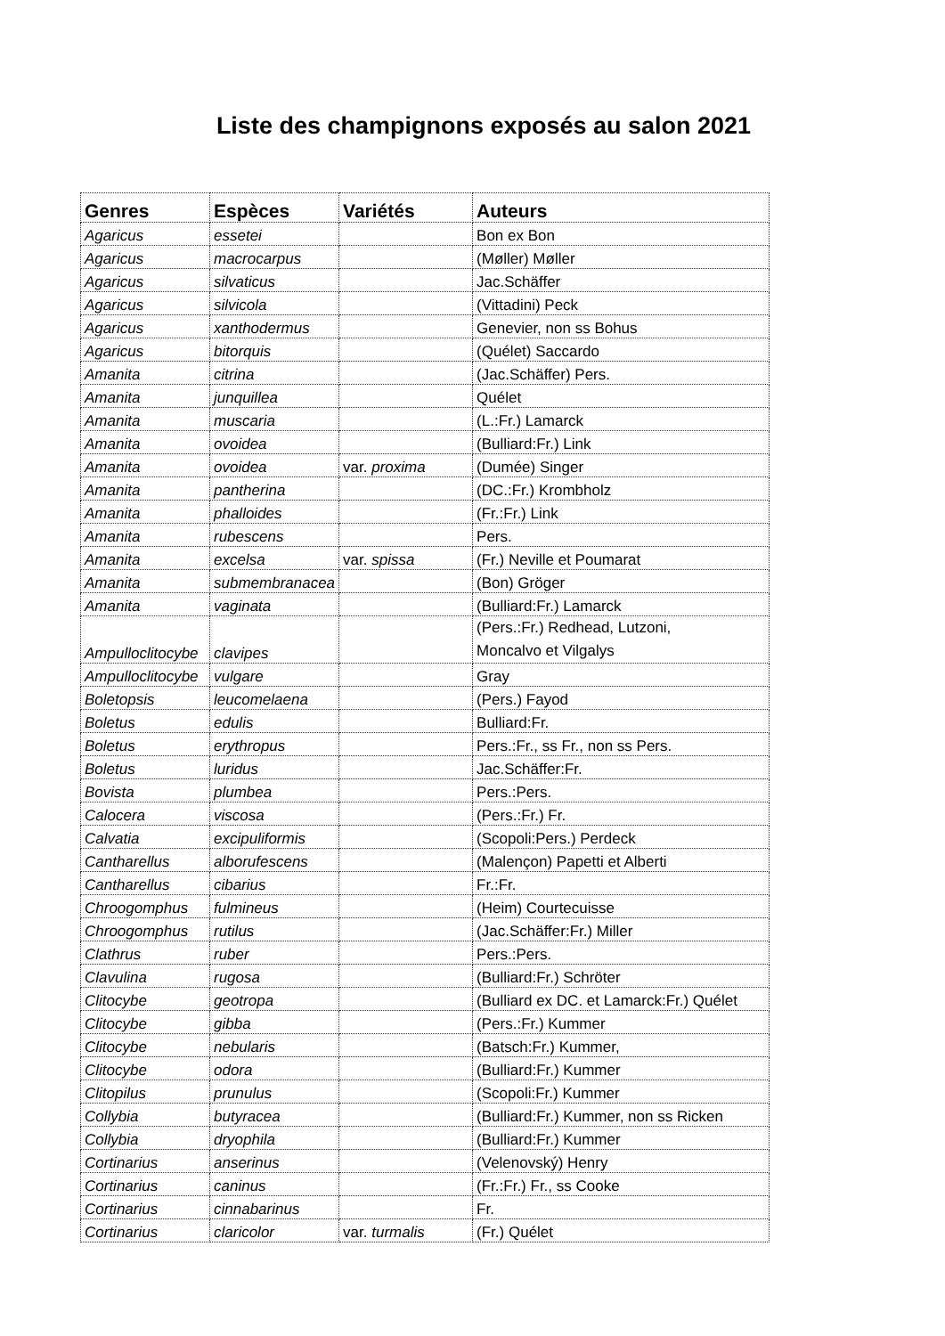Liste des champignons exposés au salon 2021
| Genres | Espèces | Variétés | Auteurs |
| --- | --- | --- | --- |
| Agaricus | essetei | | Bon ex Bon |
| Agaricus | macrocarpus | | (Møller) Møller |
| Agaricus | silvaticus | | Jac.Schäffer |
| Agaricus | silvicola | | (Vittadini) Peck |
| Agaricus | xanthodermus | | Genevier, non ss Bohus |
| Agaricus | bitorquis | | (Quélet) Saccardo |
| Amanita | citrina | | (Jac.Schäffer) Pers. |
| Amanita | junquillea | | Quélet |
| Amanita | muscaria | | (L.:Fr.) Lamarck |
| Amanita | ovoidea | | (Bulliard:Fr.) Link |
| Amanita | ovoidea | var. proxima | (Dumée) Singer |
| Amanita | pantherina | | (DC.:Fr.) Krombholz |
| Amanita | phalloides | | (Fr.:Fr.) Link |
| Amanita | rubescens | | Pers. |
| Amanita | excelsa | var. spissa | (Fr.) Neville et Poumarat |
| Amanita | submembranacea | | (Bon) Gröger |
| Amanita | vaginata | | (Bulliard:Fr.) Lamarck |
| Ampulloclitocybe | clavipes | | (Pers.:Fr.) Redhead, Lutzoni, Moncalvo et Vilgalys |
| Ampulloclitocybe | vulgare | | Gray |
| Boletopsis | leucomelaena | | (Pers.) Fayod |
| Boletus | edulis | | Bulliard:Fr. |
| Boletus | erythropus | | Pers.:Fr., ss Fr., non ss Pers. |
| Boletus | luridus | | Jac.Schäffer:Fr. |
| Bovista | plumbea | | Pers.:Pers. |
| Calocera | viscosa | | (Pers.:Fr.) Fr. |
| Calvatia | excipuliformis | | (Scopoli:Pers.) Perdeck |
| Cantharellus | alborufescens | | (Malençon) Papetti et Alberti |
| Cantharellus | cibarius | | Fr.:Fr. |
| Chroogomphus | fulmineus | | (Heim) Courtecuisse |
| Chroogomphus | rutilus | | (Jac.Schäffer:Fr.) Miller |
| Clathrus | ruber | | Pers.:Pers. |
| Clavulina | rugosa | | (Bulliard:Fr.) Schröter |
| Clitocybe | geotropa | | (Bulliard ex DC. et Lamarck:Fr.) Quélet |
| Clitocybe | gibba | | (Pers.:Fr.) Kummer |
| Clitocybe | nebularis | | (Batsch:Fr.) Kummer, |
| Clitocybe | odora | | (Bulliard:Fr.) Kummer |
| Clitopilus | prunulus | | (Scopoli:Fr.) Kummer |
| Collybia | butyracea | | (Bulliard:Fr.) Kummer, non ss Ricken |
| Collybia | dryophila | | (Bulliard:Fr.) Kummer |
| Cortinarius | anserinus | | (Velenovský) Henry |
| Cortinarius | caninus | | (Fr.:Fr.) Fr., ss Cooke |
| Cortinarius | cinnabarinus | | Fr. |
| Cortinarius | claricolor | var. turmalis | (Fr.) Quélet |